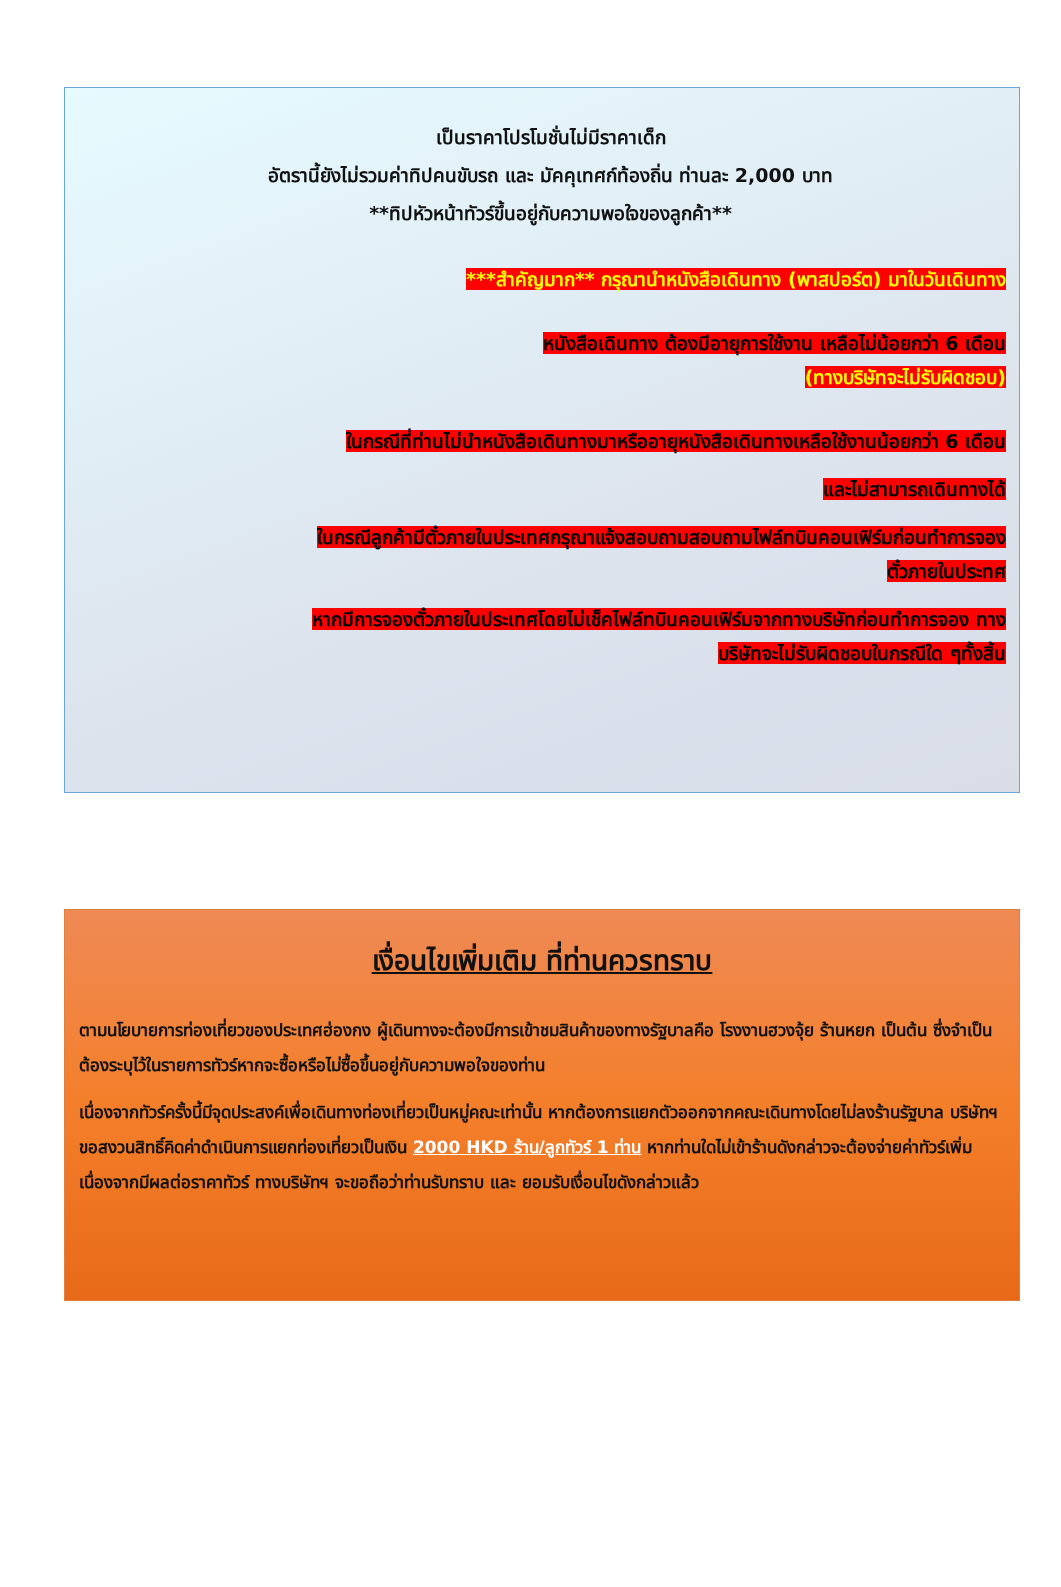เป็นราคาโปรโมชั่นไม่มีราคาเด็ก
อัตรานี้ยังไม่รวมค่าทิปคนขับรถ และ มัคคุเทศก์ท้องถิ่น ท่านละ 2,000 บาท
**ทิปหัวหน้าทัวร์ขึ้นอยู่กับความพอใจของลูกค้า**
***สำคัญมาก** กรุณานำหนังสือเดินทาง (พาสปอร์ต) มาในวันเดินทาง
หนังสือเดินทาง ต้องมีอายุการใช้งาน เหลือไม่น้อยกว่า 6 เดือน
(ทางบริษัทจะไม่รับผิดชอบ)
ในกรณีที่ท่านไม่นำหนังสือเดินทางมาหรืออายุหนังสือเดินทางเหลือใช้งานน้อยกว่า 6 เดือน
และไม่สามารถเดินทางได้
ในกรณีลูกค้ามีตั๋วภายในประเทศกรุณาแจ้งสอบถามสอบถามไฟล์ทบินคอนเฟิร์มก่อนทำการจอง
ตั๋วภายในประทศ
หากมีการจองตั๋วภายในประเทศโดยไม่เช็คไฟล์ทบินคอนเฟิร์มจากทางบริษัทก่อนทำการจอง ทาง
บริษัทจะไม่รับผิดชอบในกรณีใด ๆทั้งสิ้น
เงื่อนไขเพิ่มเติม ที่ท่านควรทราบ
ตามนโยบายการท่องเที่ยวของประเทศฮ่องกง ผู้เดินทางจะต้องมีการเข้าชมสินค้าของทางรัฐบาลคือ โรงงานฮวงจุ้ย ร้านหยก เป็นต้น ซึ่งจำเป็นต้องระบุไว้ในรายการทัวร์หากจะซื้อหรือไม่ซื้อขึ้นอยู่กับความพอใจของท่าน
เนื่องจากทัวร์ครั้งนี้มีจุดประสงค์เพื่อเดินทางท่องเที่ยวเป็นหมู่คณะเท่านั้น หากต้องการแยกตัวออกจากคณะเดินทางโดยไม่ลงร้านรัฐบาล บริษัทฯ ขอสงวนสิทธิ์คิดค่าดำเนินการแยกท่องเที่ยวเป็นเงิน 2000 HKD ร้าน/ลูกทัวร์ 1 ท่าน หากท่านใดไม่เข้าร้านดังกล่าวจะต้องจ่ายค่าทัวร์เพิ่ม เนื่องจากมีผลต่อราคาทัวร์ ทางบริษัทฯ จะขอถือว่าท่านรับทราบ และ ยอมรับเงื่อนไขดังกล่าวแล้ว